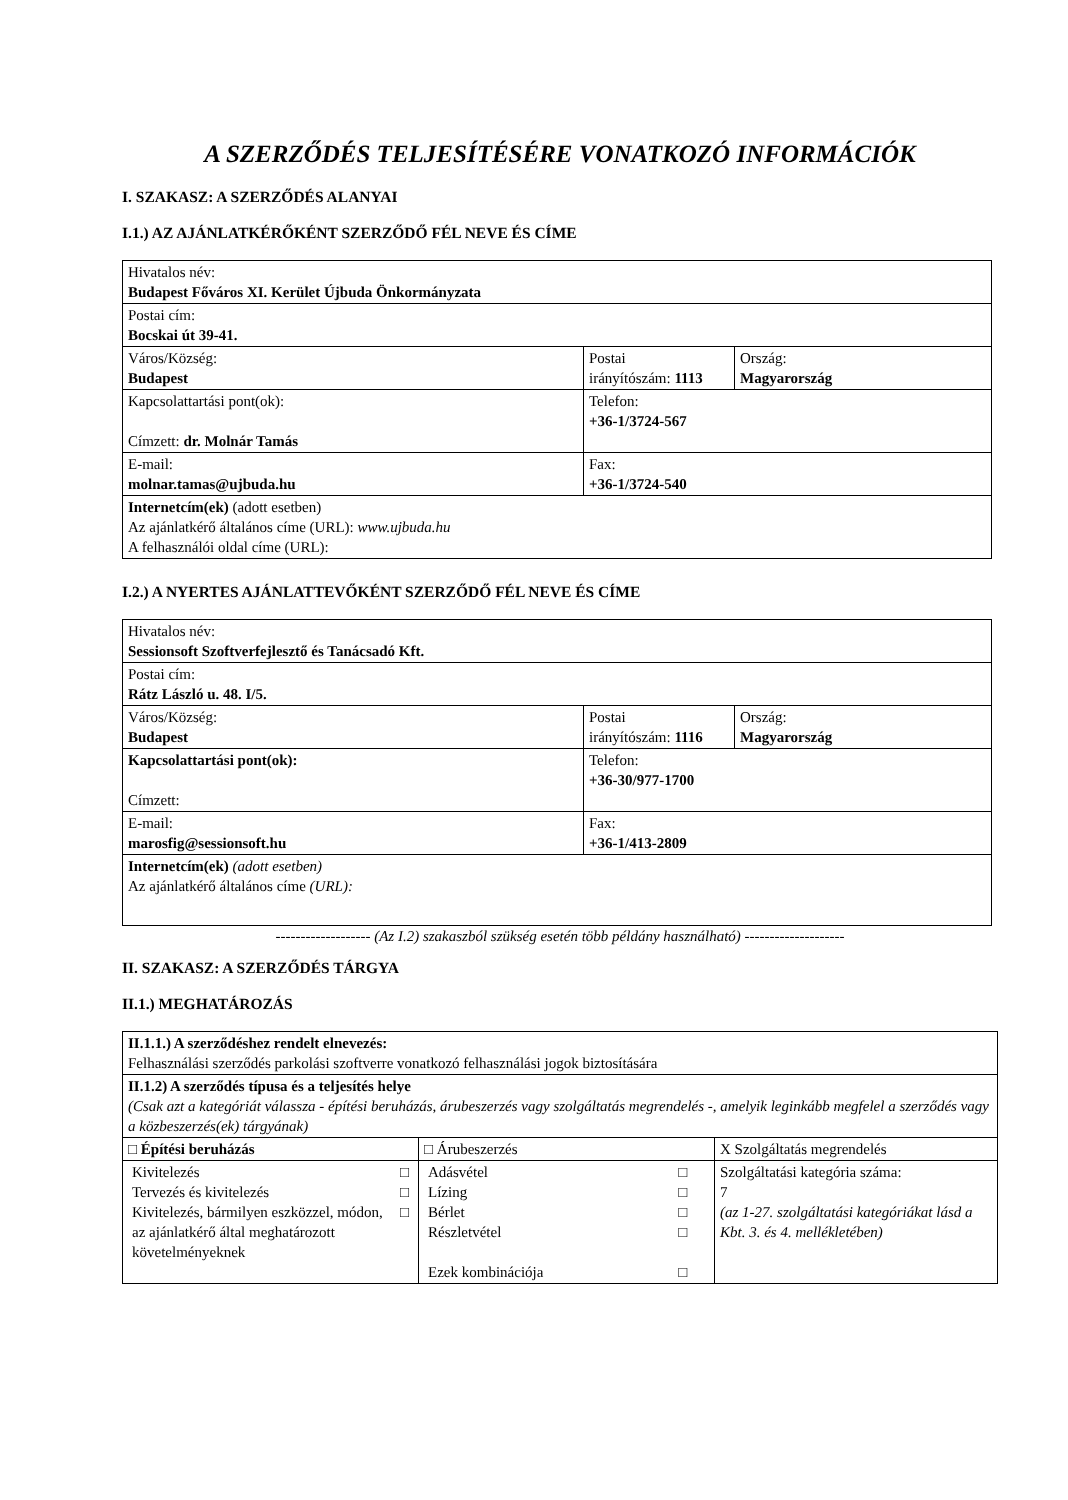A SZERZŐDÉS TELJESÍTÉSÉRE VONATKOZÓ INFORMÁCIÓK
I. SZAKASZ: A SZERZŐDÉS ALANYAI
I.1.) AZ AJÁNLATKÉRŐKÉNT SZERZŐDŐ FÉL NEVE ÉS CÍME
| Hivatalos név: Budapest Főváros XI. Kerület Újbuda Önkormányzata | | |
| Postai cím: Bocskai út 39-41. | | |
| Város/Község: Budapest | Postai irányítószám: 1113 | Ország: Magyarország |
| Kapcsolattartási pont(ok): Címzett: dr. Molnár Tamás | Telefon: +36-1/3724-567 | |
| E-mail: molnar.tamas@ujbuda.hu | Fax: +36-1/3724-540 | |
| Internetcím(ek) (adott esetben) Az ajánlatkérő általános címe (URL): www.ujbuda.hu A felhasználói oldal címe (URL): | | |
I.2.) A NYERTES AJÁNLATTEVŐKÉNT SZERZŐDŐ FÉL NEVE ÉS CÍME
| Hivatalos név: Sessionsoft Szoftverfejlesztő és Tanácsadó Kft. | | |
| Postai cím: Rátz László u. 48. I/5. | | |
| Város/Község: Budapest | Postai irányítószám: 1116 | Ország: Magyarország |
| Kapcsolattartási pont(ok): Címzett: | Telefon: +36-30/977-1700 | |
| E-mail: marosfig@sessionsoft.hu | Fax: +36-1/413-2809 | |
| Internetcím(ek) (adott esetben) Az ajánlatkérő általános címe (URL): | | |
------------------- (Az I.2) szakaszból szükség esetén több példány használható) --------------------
II. SZAKASZ: A SZERZŐDÉS TÁRGYA
II.1.) MEGHATÁROZÁS
| II.1.1.) A szerződéshez rendelt elnevezés: Felhasználási szerződés parkolási szoftverre vonatkozó felhasználási jogok biztosítására | | |
| II.1.2) A szerződés típusa és a teljesítés helye (Csak azt a kategóriát válassza - építési beruházás, árubeszerzés vagy szolgáltatás megrendelés -, amelyik leginkább megfelel a szerződés vagy a közbeszerzés(ek) tárgyának) | | |
| □ Építési beruházás | □ Árubeszerzés | X Szolgáltatás megrendelés |
| / Kivitelezés / □ / / Tervezés és kivitelezés / □ / / Kivitelezés, bármilyen eszközzel, módon, az ajánlatkérő által meghatározott követelményeknek / □ / | / Adásvétel / □ / / Lízing / □ / / Bérlet / □ / / Részletvétel / □ / / Ezek kombinációja / □ / | Szolgáltatási kategória száma: 7 (az 1-27. szolgáltatási kategóriákat lásd a Kbt. 3. és 4. mellékletében) |